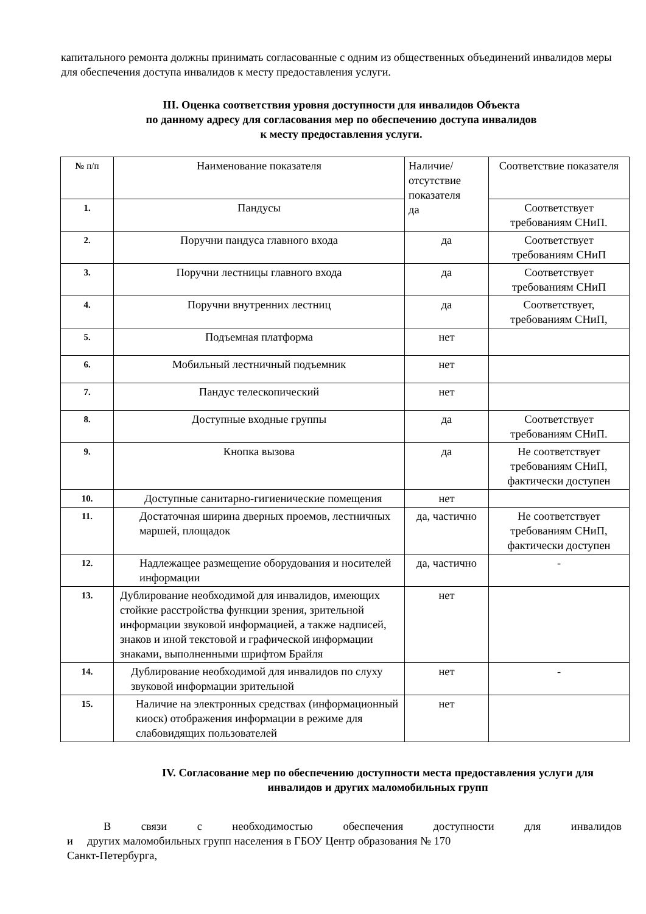капитального ремонта должны принимать согласованные с одним из общественных объединений инвалидов меры для обеспечения доступа инвалидов к месту предоставления услуги.
III. Оценка соответствия уровня доступности для инвалидов Объекта
по данному адресу для согласования мер по обеспечению доступа инвалидов
к месту предоставления услуги.
| № п/п | Наименование показателя | Наличие/ отсутствие показателя да | Соответствие показателя |
| 1. | Пандусы | | Соответствует требованиям СНиП. |
| 2. | Поручни пандуса главного входа | да | Соответствует требованиям СНиП |
| 3. | Поручни лестницы главного входа | да | Соответствует требованиям СНиП |
| 4. | Поручни внутренних лестниц | да | Соответствует, требованиям СНиП, |
| 5. | Подъемная платформа | нет | |
| 6. | Мобильный лестничный подъемник | нет | |
| 7. | Пандус телескопический | нет | |
| 8. | Доступные входные группы | да | Соответствует требованиям СНиП. |
| 9. | Кнопка вызова | да | Не соответствует требованиям СНиП, фактически доступен |
| 10. | Доступные санитарно-гигиенические помещения | нет | |
| 11. | Достаточная ширина дверных проемов, лестничных маршей, площадок | да, частично | Не соответствует требованиям СНиП, фактически доступен |
| 12. | Надлежащее размещение оборудования и носителей информации | да, частично | - |
| 13. | Дублирование необходимой для инвалидов, имеющих стойкие расстройства функции зрения, зрительной информации звуковой информацией, а также надписей, знаков и иной текстовой и графической информации знаками, выполненными шрифтом Брайля | нет | |
| 14. | Дублирование необходимой для инвалидов по слуху звуковой информации зрительной | нет | - |
| 15. | Наличие на электронных средствах (информационный киоск) отображения информации в режиме для слабовидящих пользователей | нет | |
IV. Согласование мер по обеспечению доступности места предоставления услуги для инвалидов и других маломобильных групп
В связи с необходимостью обеспечения доступности для инвалидов
и других маломобильных групп населения в ГБОУ Центр образования № 170
Санкт-Петербурга,